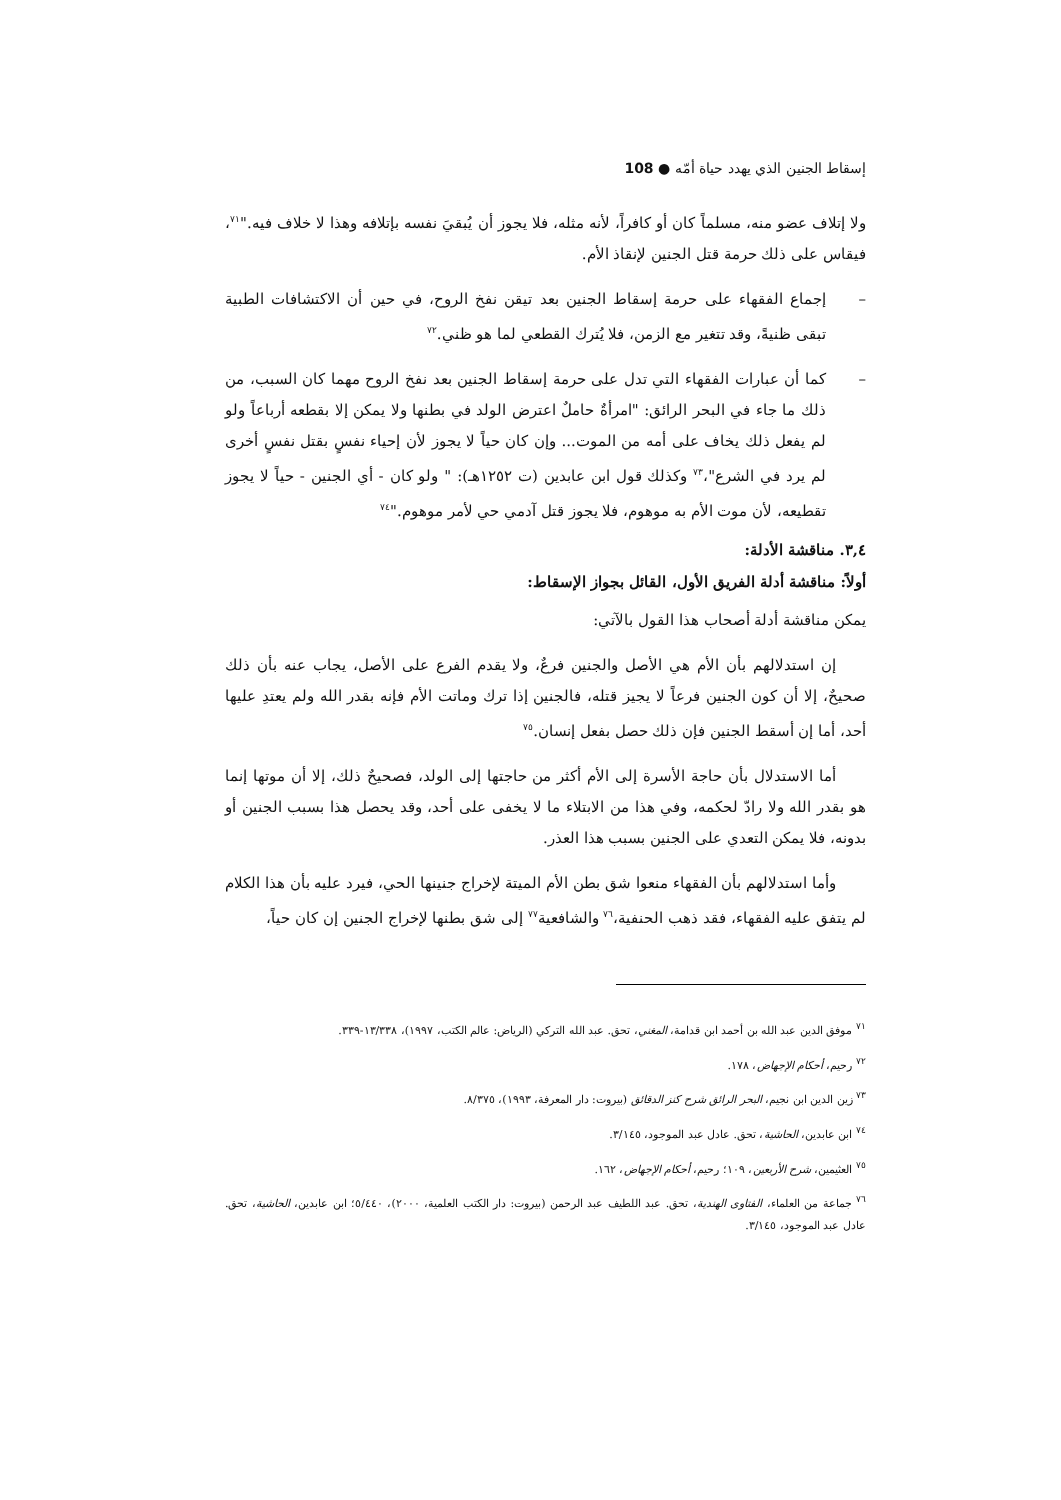إسقاط الجنين الذي يهدد حياة أمّه ● 108
ولا إتلاف عضو منه، مسلماً كان أو كافراً، لأنه مثله، فلا يجوز أن يُبقيَ نفسه بإتلافه وهذا لا خلاف فيه."<sup>٧١</sup>، فيقاس على ذلك حرمة قتل الجنين لإنقاذ الأم.
– إجماع الفقهاء على حرمة إسقاط الجنين بعد تيقن نفخ الروح، في حين أن الاكتشافات الطبية تبقى ظنيةً، وقد تتغير مع الزمن، فلا يُترك القطعي لما هو ظني.<sup>٧٢</sup>
– كما أن عبارات الفقهاء التي تدل على حرمة إسقاط الجنين بعد نفخ الروح مهما كان السبب، من ذلك ما جاء في البحر الرائق: "امرأةٌ حاملٌ اعترض الولد في بطنها ولا يمكن إلا بقطعه أرباعاً ولو لم يفعل ذلك يخاف على أمه من الموت... وإن كان حياً لا يجوز لأن إحياء نفسٍ بقتل نفسٍ أخرى لم يرد في الشرع"،<sup>٧٣</sup> وكذلك قول ابن عابدين (ت ١٢٥٢هـ): " ولو كان - أي الجنين - حياً لا يجوز تقطيعه، لأن موت الأم به موهوم، فلا يجوز قتل آدمي حي لأمر موهوم."<sup>٧٤</sup>
٣,٤. مناقشة الأدلة:
أولاً: مناقشة أدلة الفريق الأول، القائل بجواز الإسقاط:
يمكن مناقشة أدلة أصحاب هذا القول بالآتي:
إن استدلالهم بأن الأم هي الأصل والجنين فرعٌ، ولا يقدم الفرع على الأصل، يجاب عنه بأن ذلك صحيحٌ، إلا أن كون الجنين فرعاً لا يجيز قتله، فالجنين إذا ترك وماتت الأم فإنه بقدر الله ولم يعتدِ عليها أحد، أما إن أسقط الجنين فإن ذلك حصل بفعل إنسان.<sup>٧٥</sup>
أما الاستدلال بأن حاجة الأسرة إلى الأم أكثر من حاجتها إلى الولد، فصحيحٌ ذلك، إلا أن موتها إنما هو بقدر الله ولا رادّ لحكمه، وفي هذا من الابتلاء ما لا يخفى على أحد، وقد يحصل هذا بسبب الجنين أو بدونه، فلا يمكن التعدي على الجنين بسبب هذا العذر.
وأما استدلالهم بأن الفقهاء منعوا شق بطن الأم الميتة لإخراج جنينها الحي، فيرد عليه بأن هذا الكلام لم يتفق عليه الفقهاء، فقد ذهب الحنفية،<sup>٧٦</sup> والشافعية<sup>٧٧</sup> إلى شق بطنها لإخراج الجنين إن كان حياً،
<sup>٧١</sup> موفق الدين عبد الله بن أحمد ابن قدامة، المغني، تحق. عبد الله التركي (الرياض: عالم الكتب، ١٩٩٧)، ١٣/٣٣٨-٣٣٩.
<sup>٧٢</sup> رحيم، أحكام الإجهاض، ١٧٨.
<sup>٧٣</sup> زين الدين ابن نجيم، البحر الرائق شرح كنز الدقائق (بيروت: دار المعرفة، ١٩٩٣)، ٨/٣٧٥.
<sup>٧٤</sup> ابن عابدين، الحاشية، تحق. عادل عبد الموجود، ٣/١٤٥.
<sup>٧٥</sup> العثيمين، شرح الأربعين، ١٠٩؛ رحيم، أحكام الإجهاض، ١٦٢.
<sup>٧٦</sup> جماعة من العلماء، الفتاوى الهندية، تحق. عبد اللطيف عبد الرحمن (بيروت: دار الكتب العلمية، ٢٠٠٠)، ٥/٤٤٠؛ ابن عابدين، الحاشية، تحق. عادل عبد الموجود، ٣/١٤٥.